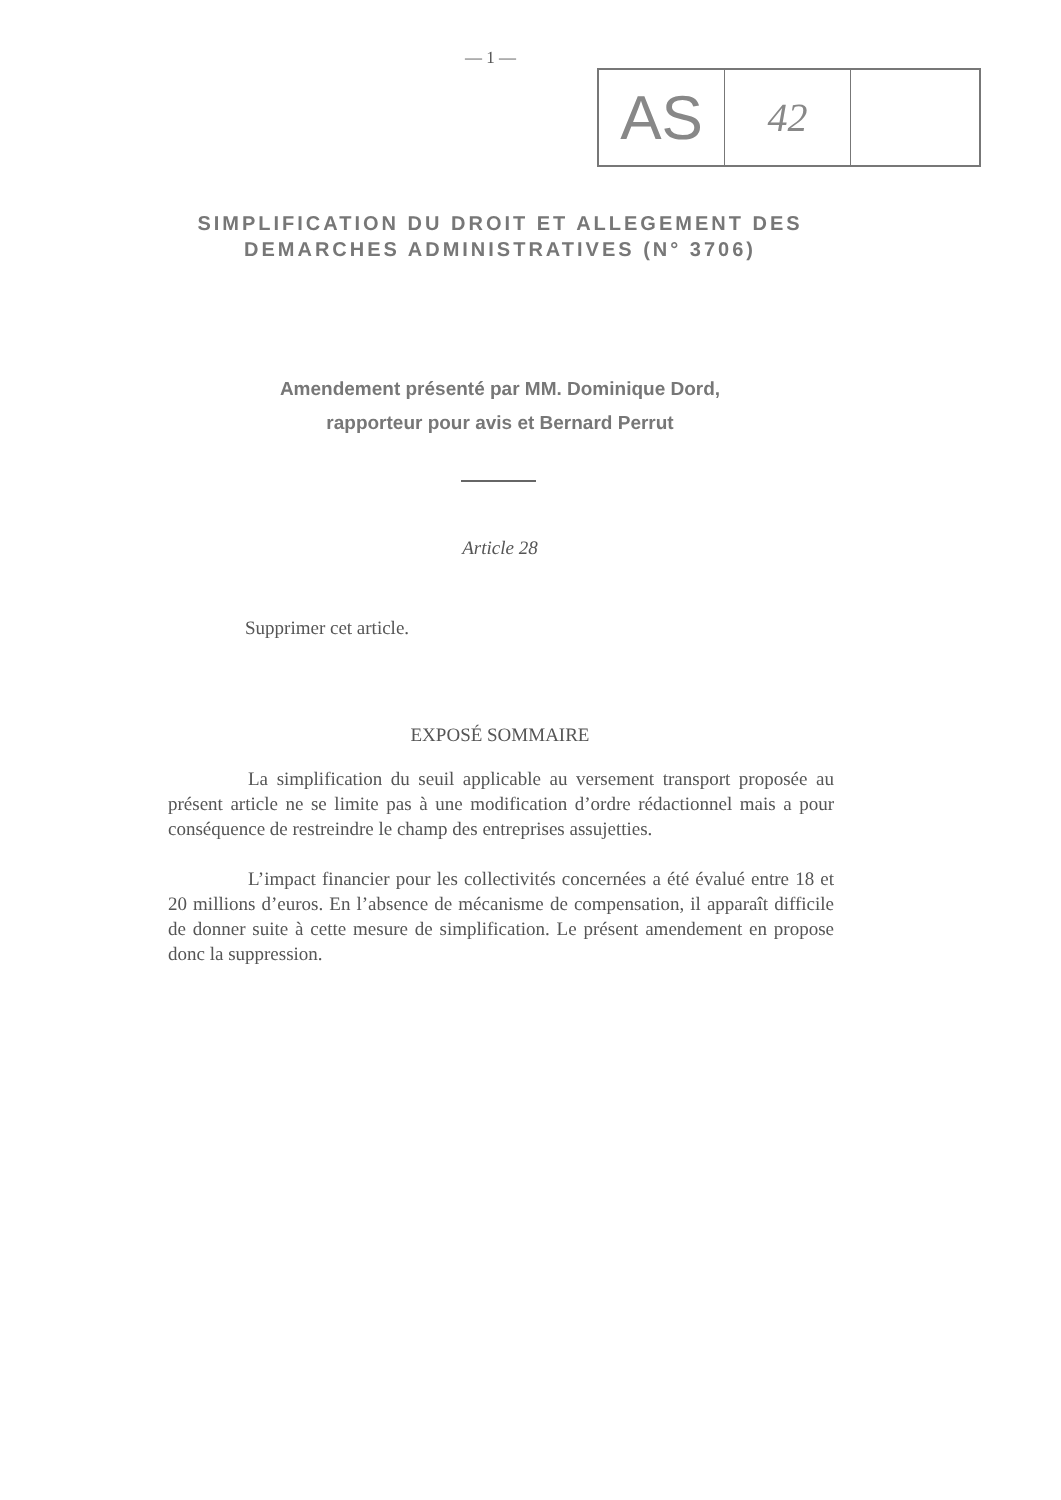— 1 —
AS
42
SIMPLIFICATION DU DROIT ET ALLEGEMENT DES DEMARCHES ADMINISTRATIVES (N° 3706)
Amendement présenté par MM. Dominique Dord,
rapporteur pour avis et Bernard Perrut
Article 28
Supprimer cet article.
EXPOSÉ SOMMAIRE
La simplification du seuil applicable au versement transport proposée au présent article ne se limite pas à une modification d’ordre rédactionnel mais a pour conséquence de restreindre le champ des entreprises assujetties.
L’impact financier pour les collectivités concernées a été évalué entre 18 et 20 millions d’euros. En l’absence de mécanisme de compensation, il apparaît difficile de donner suite à cette mesure de simplification. Le présent amendement en propose donc la suppression.